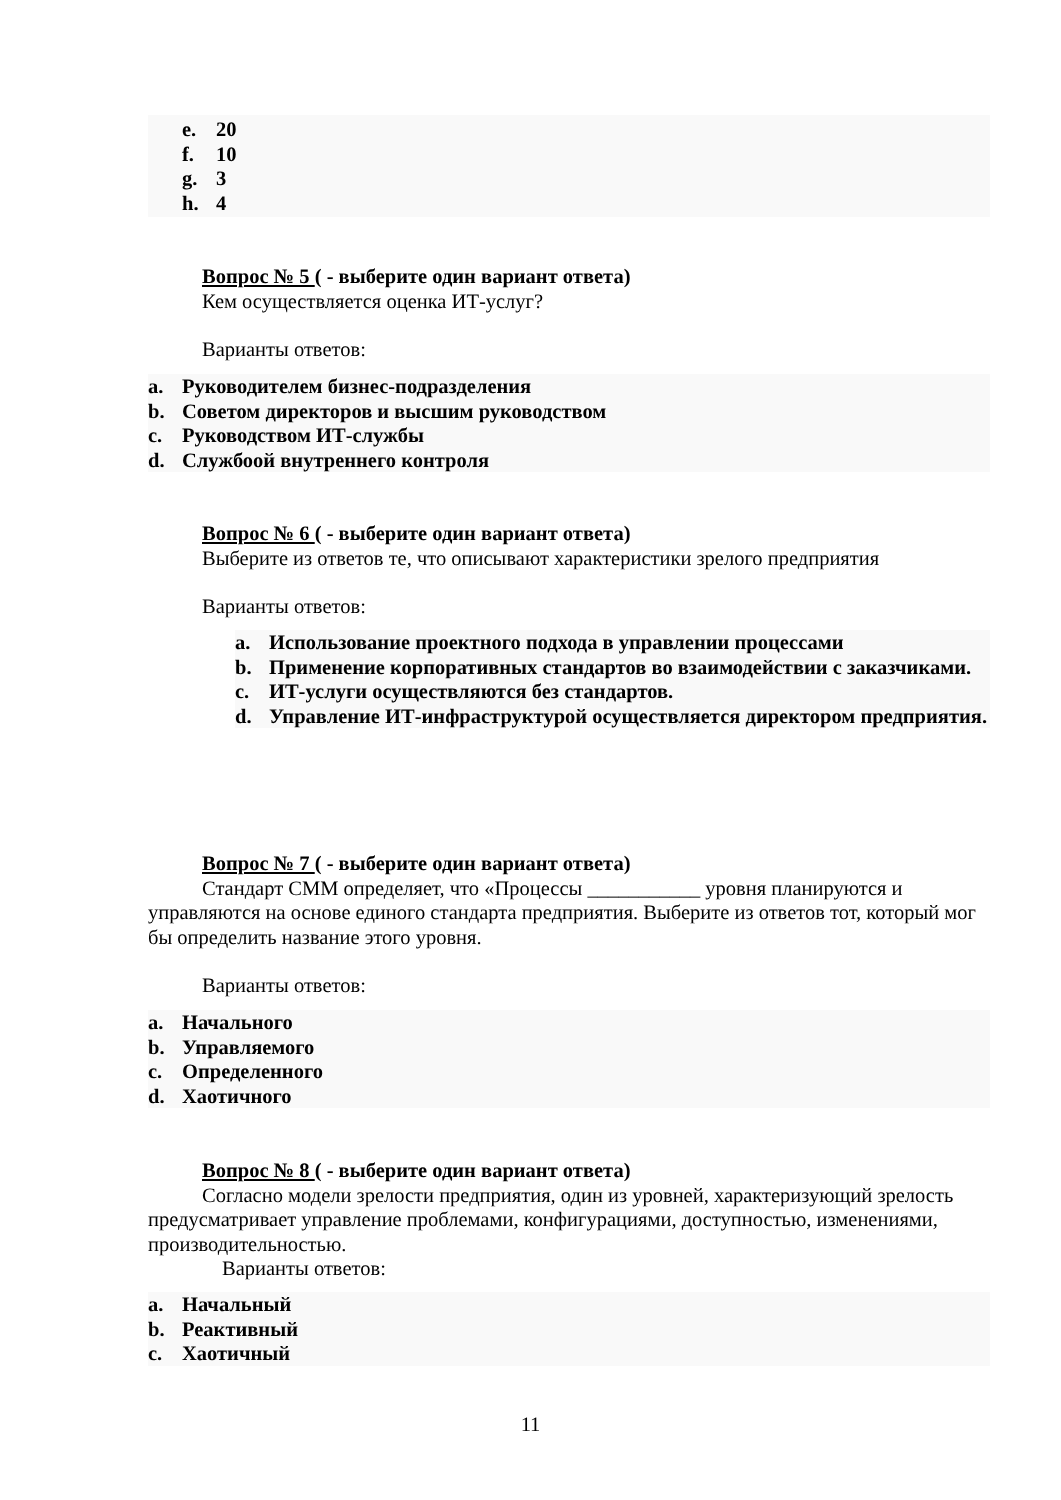e. 20
f. 10
g. 3
h. 4
Вопрос № 5 ( - выберите один вариант ответа)
Кем осуществляется оценка ИТ-услуг?
Варианты ответов:
a. Руководителем бизнес-подразделения
b. Советом директоров и высшим руководством
c. Руководством ИТ-службы
d. Службоой внутреннего контроля
Вопрос № 6 ( - выберите один вариант ответа)
Выберите из ответов те, что описывают характеристики зрелого предприятия
Варианты ответов:
a. Использование проектного подхода в управлении процессами
b. Применение корпоративных стандартов во взаимодействии с заказчиками.
c. ИТ-услуги осуществляются без стандартов.
d. Управление ИТ-инфраструктурой осуществляется директором предприятия.
Вопрос № 7 ( - выберите один вариант ответа)
Стандарт CMM определяет, что «Процессы ___________ уровня планируются и управляются на основе единого стандарта предприятия. Выберите из ответов тот, который мог бы определить название этого уровня.
Варианты ответов:
a. Начального
b. Управляемого
c. Определенного
d. Хаотичного
Вопрос № 8 ( - выберите один вариант ответа)
Согласно модели зрелости предприятия, один из уровней, характеризующий зрелость предусматривает управление проблемами, конфигурациями, доступностью, изменениями, производительностью.
Варианты ответов:
a. Начальный
b. Реактивный
c. Хаотичный
11